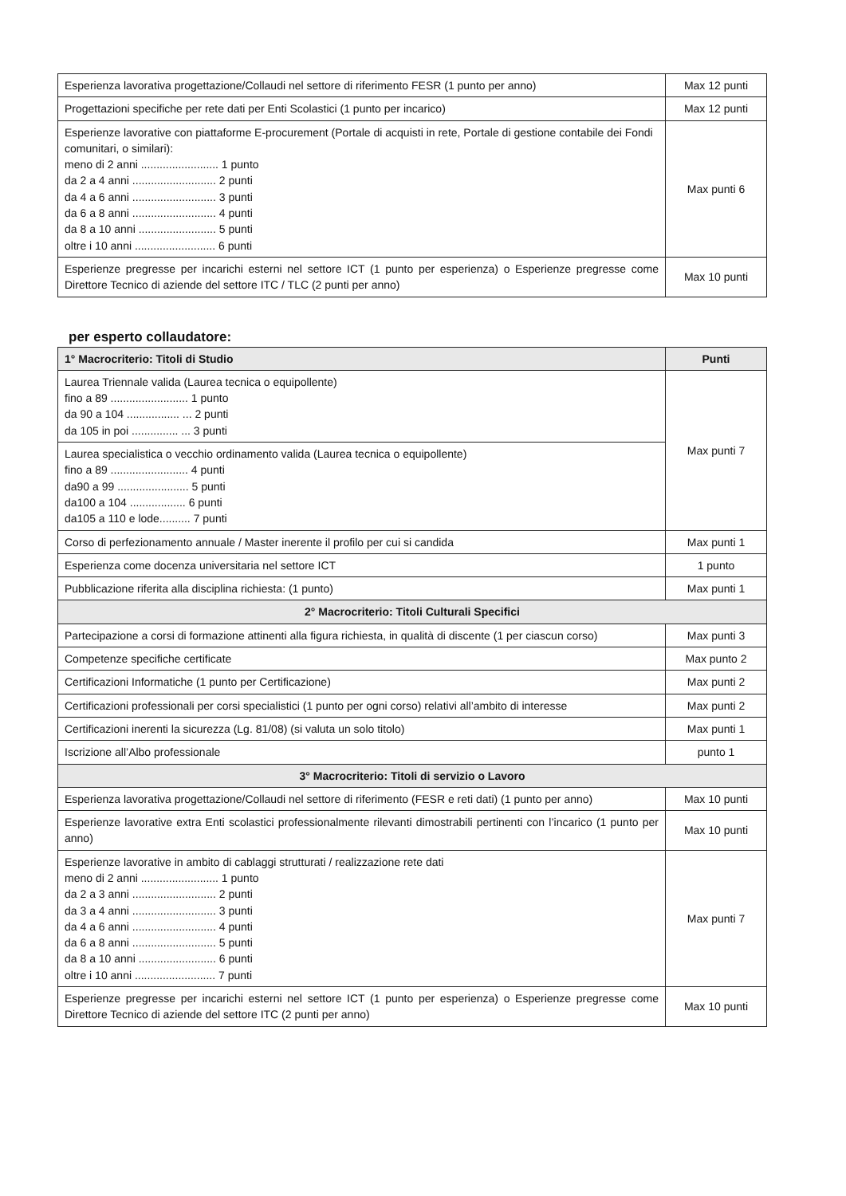| Esperienza lavorativa progettazione/Collaudi nel settore di riferimento FESR (1 punto per anno) | Max 12 punti |
| Progettazioni specifiche per rete dati per Enti Scolastici (1 punto per incarico) | Max 12 punti |
| Esperienze lavorative con piattaforme E-procurement (Portale di acquisti in rete, Portale di gestione contabile dei Fondi comunitari, o similari): meno di 2 anni ......................... 1 punto da 2 a 4 anni ........................... 2 punti da 4 a 6 anni ........................... 3 punti da 6 a 8 anni ........................... 4 punti da 8 a 10 anni ......................... 5 punti oltre i 10 anni .......................... 6 punti | Max punti 6 |
| Esperienze pregresse per incarichi esterni nel settore ICT (1 punto per esperienza) o Esperienze pregresse come Direttore Tecnico di aziende del settore ITC / TLC (2 punti per anno) | Max 10 punti |
per esperto collaudatore:
| 1° Macrocriterio: Titoli di Studio | Punti |
| --- | --- |
| Laurea Triennale valida (Laurea tecnica o equipollente) fino a 89 ......................... 1 punto da 90 a 104 ................. ... 2 punti da 105 in poi ............... ... 3 punti | Max punti 7 |
| Laurea specialistica o vecchio ordinamento valida (Laurea tecnica o equipollente) fino a 89 ......................... 4 punti da90 a 99 ....................... 5 punti da100 a 104 .................. 6 punti da105 a 110 e lode.......... 7 punti | |
| Corso di perfezionamento annuale / Master inerente il profilo per cui si candida | Max punti 1 |
| Esperienza come docenza universitaria nel settore ICT | 1 punto |
| Pubblicazione riferita alla disciplina richiesta: (1 punto) | Max punti 1 |
| 2° Macrocriterio: Titoli Culturali Specifici | |
| Partecipazione a corsi di formazione attinenti alla figura richiesta, in qualità di discente (1 per ciascun corso) | Max punti 3 |
| Competenze specifiche certificate | Max punto 2 |
| Certificazioni Informatiche (1 punto per Certificazione) | Max punti 2 |
| Certificazioni professionali per corsi specialistici (1 punto per ogni corso) relativi all’ambito di interesse | Max punti 2 |
| Certificazioni inerenti la sicurezza (Lg. 81/08) (si valuta un solo titolo) | Max punti 1 |
| Iscrizione all’Albo professionale | punto 1 |
| 3° Macrocriterio: Titoli di servizio o Lavoro | |
| Esperienza lavorativa progettazione/Collaudi nel settore di riferimento (FESR e reti dati) (1 punto per anno) | Max 10 punti |
| Esperienze lavorative extra Enti scolastici professionalmente rilevanti dimostrabili pertinenti con l’incarico (1 punto per anno) | Max 10 punti |
| Esperienze lavorative in ambito di cablaggi strutturati / realizzazione rete dati meno di 2 anni ......................... 1 punto da 2 a 3 anni ........................... 2 punti da 3 a 4 anni ........................... 3 punti da 4 a 6 anni ........................... 4 punti da 6 a 8 anni ........................... 5 punti da 8 a 10 anni ......................... 6 punti oltre i 10 anni .......................... 7 punti | Max punti 7 |
| Esperienze pregresse per incarichi esterni nel settore ICT (1 punto per esperienza) o Esperienze pregresse come Direttore Tecnico di aziende del settore ITC (2 punti per anno) | Max 10 punti |